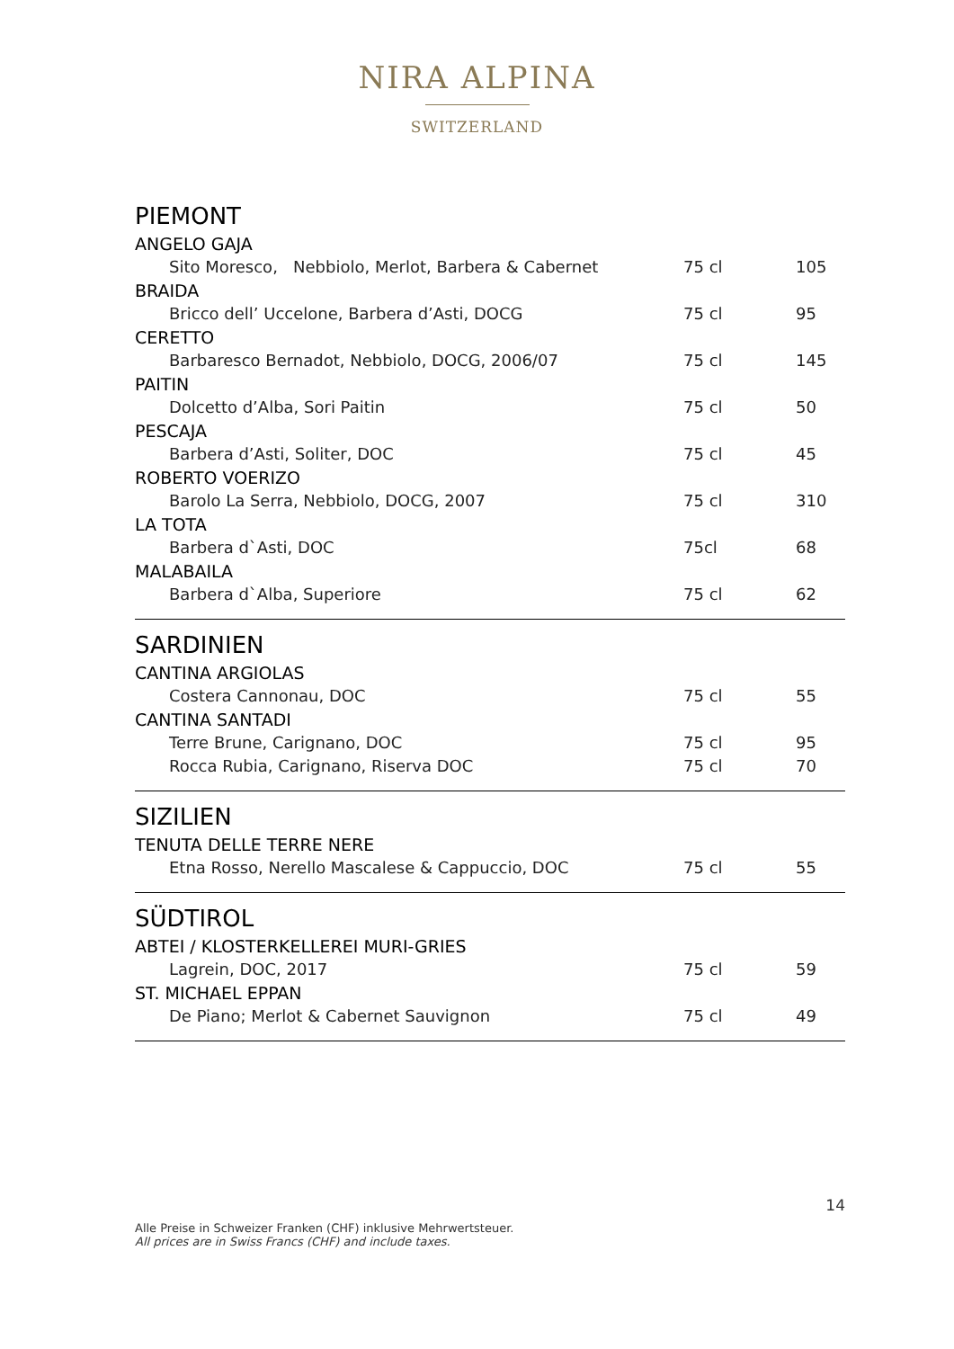NIRA ALPINA
SWITZERLAND
PIEMONT
| ANGELO GAJA | | |
| Sito Moresco, Nebbiolo, Merlot, Barbera & Cabernet | 75 cl | 105 |
| BRAIDA | | |
| Bricco dell’ Uccelone, Barbera d’Asti, DOCG | 75 cl | 95 |
| CERETTO | | |
| Barbaresco Bernadot, Nebbiolo, DOCG, 2006/07 | 75 cl | 145 |
| PAITIN | | |
| Dolcetto d’Alba, Sori Paitin | 75 cl | 50 |
| PESCAJA | | |
| Barbera d’Asti, Soliter, DOC | 75 cl | 45 |
| ROBERTO VOERIZO | | |
| Barolo La Serra, Nebbiolo, DOCG, 2007 | 75 cl | 310 |
| LA TOTA | | |
| Barbera d`Asti, DOC | 75cl | 68 |
| MALABAILA | | |
| Barbera d`Alba, Superiore | 75 cl | 62 |
SARDINIEN
| CANTINA ARGIOLAS | | |
| Costera Cannonau, DOC | 75 cl | 55 |
| CANTINA SANTADI | | |
| Terre Brune, Carignano, DOC | 75 cl | 95 |
| Rocca Rubia, Carignano, Riserva DOC | 75 cl | 70 |
SIZILIEN
| TENUTA DELLE TERRE NERE | | |
| Etna Rosso, Nerello Mascalese & Cappuccio, DOC | 75 cl | 55 |
SÜDTIROL
| ABTEI / KLOSTERKELLEREI MURI-GRIES | | |
| Lagrein, DOC, 2017 | 75 cl | 59 |
| ST. MICHAEL EPPAN | | |
| De Piano; Merlot & Cabernet Sauvignon | 75 cl | 49 |
14
Alle Preise in Schweizer Franken (CHF) inklusive Mehrwertsteuer.
All prices are in Swiss Francs (CHF) and include taxes.